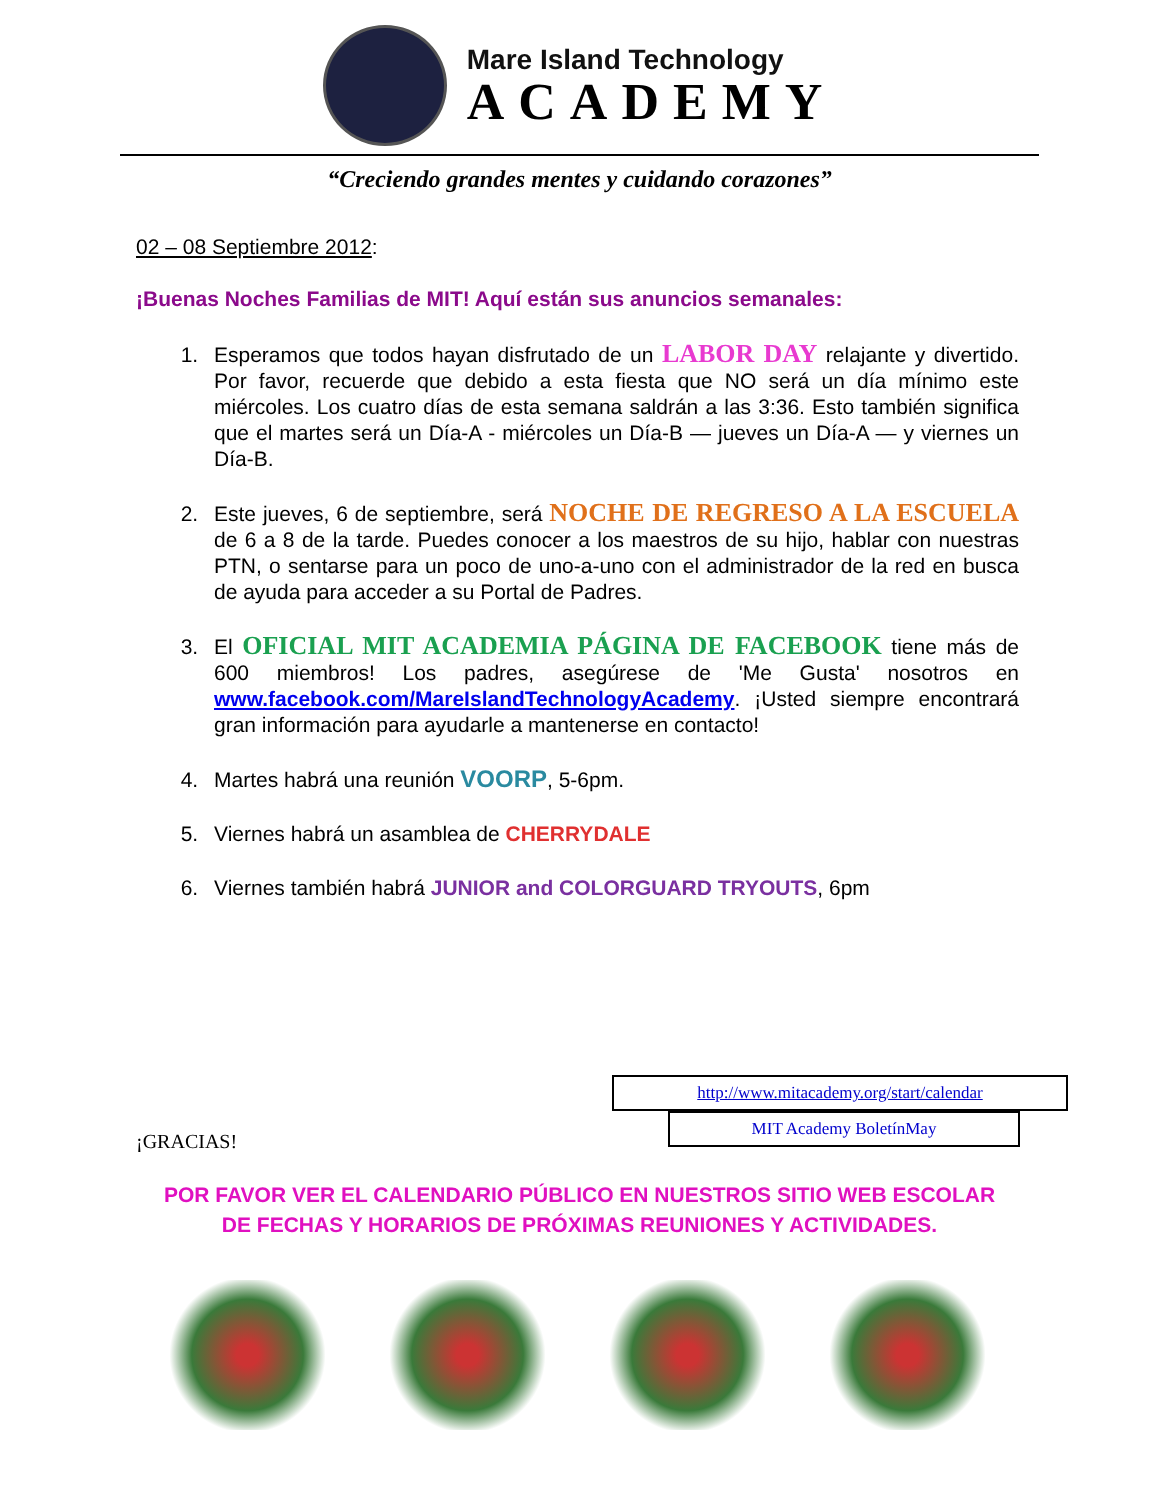Mare Island Technology
ACADEMY
“Creciendo grandes mentes y cuidando corazones”
02 – 08 Septiembre 2012:
¡Buenas Noches Familias de MIT! Aquí están sus anuncios semanales:
1. Esperamos que todos hayan disfrutado de un LABOR DAY relajante y divertido. Por favor, recuerde que debido a esta fiesta que NO será un día mínimo este miércoles. Los cuatro días de esta semana saldrán a las 3:36. Esto también significa que el martes será un Día-A - miércoles un Día-B — jueves un Día-A — y viernes un Día-B.
2. Este jueves, 6 de septiembre, será NOCHE DE REGRESO A LA ESCUELA de 6 a 8 de la tarde. Puedes conocer a los maestros de su hijo, hablar con nuestras PTN, o sentarse para un poco de uno-a-uno con el administrador de la red en busca de ayuda para acceder a su Portal de Padres.
3. El OFICIAL MIT ACADEMIA PÁGINA DE FACEBOOK tiene más de 600 miembros! Los padres, asegúrese de 'Me Gusta' nosotros en www.facebook.com/MareIslandTechnologyAcademy. ¡Usted siempre encontrará gran información para ayudarle a mantenerse en contacto!
4. Martes habrá una reunión VOORP, 5-6pm.
5. Viernes habrá un asamblea de CHERRYDALE
6. Viernes también habrá JUNIOR and COLORGUARD TRYOUTS, 6pm
http://www.mitacademy.org/start/calendar
MIT Academy BoletínMay
¡GRACIAS!
POR FAVOR VER EL CALENDARIO PÚBLICO EN NUESTROS SITIO WEB ESCOLAR
DE FECHAS Y HORARIOS DE PRÓXIMAS REUNIONES Y ACTIVIDADES.